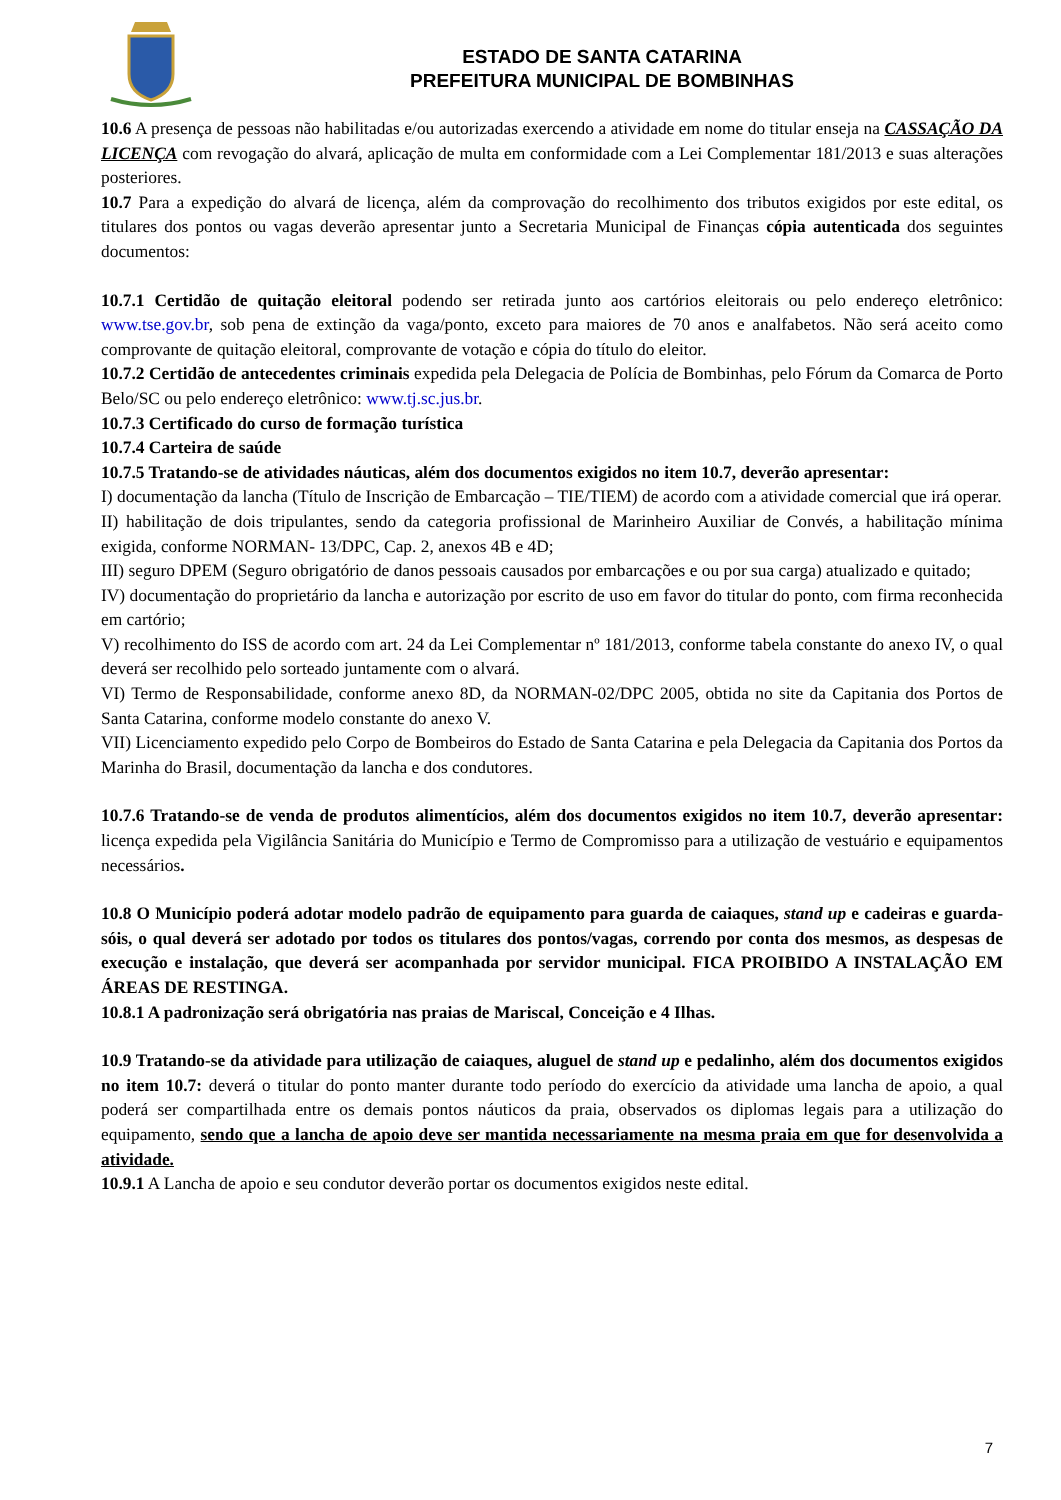ESTADO DE SANTA CATARINA
PREFEITURA MUNICIPAL DE BOMBINHAS
10.6 A presença de pessoas não habilitadas e/ou autorizadas exercendo a atividade em nome do titular enseja na CASSAÇÃO DA LICENÇA com revogação do alvará, aplicação de multa em conformidade com a Lei Complementar 181/2013 e suas alterações posteriores.
10.7 Para a expedição do alvará de licença, além da comprovação do recolhimento dos tributos exigidos por este edital, os titulares dos pontos ou vagas deverão apresentar junto a Secretaria Municipal de Finanças cópia autenticada dos seguintes documentos:
10.7.1 Certidão de quitação eleitoral podendo ser retirada junto aos cartórios eleitorais ou pelo endereço eletrônico: www.tse.gov.br, sob pena de extinção da vaga/ponto, exceto para maiores de 70 anos e analfabetos. Não será aceito como comprovante de quitação eleitoral, comprovante de votação e cópia do título do eleitor.
10.7.2 Certidão de antecedentes criminais expedida pela Delegacia de Polícia de Bombinhas, pelo Fórum da Comarca de Porto Belo/SC ou pelo endereço eletrônico: www.tj.sc.jus.br.
10.7.3 Certificado do curso de formação turística
10.7.4 Carteira de saúde
10.7.5 Tratando-se de atividades náuticas, além dos documentos exigidos no item 10.7, deverão apresentar:
I) documentação da lancha (Título de Inscrição de Embarcação – TIE/TIEM) de acordo com a atividade comercial que irá operar.
II) habilitação de dois tripulantes, sendo da categoria profissional de Marinheiro Auxiliar de Convés, a habilitação mínima exigida, conforme NORMAN- 13/DPC, Cap. 2, anexos 4B e 4D;
III) seguro DPEM (Seguro obrigatório de danos pessoais causados por embarcações e ou por sua carga) atualizado e quitado;
IV) documentação do proprietário da lancha e autorização por escrito de uso em favor do titular do ponto, com firma reconhecida em cartório;
V) recolhimento do ISS de acordo com art. 24 da Lei Complementar nº 181/2013, conforme tabela constante do anexo IV, o qual deverá ser recolhido pelo sorteado juntamente com o alvará.
VI) Termo de Responsabilidade, conforme anexo 8D, da NORMAN-02/DPC 2005, obtida no site da Capitania dos Portos de Santa Catarina, conforme modelo constante do anexo V.
VII) Licenciamento expedido pelo Corpo de Bombeiros do Estado de Santa Catarina e pela Delegacia da Capitania dos Portos da Marinha do Brasil, documentação da lancha e dos condutores.
10.7.6 Tratando-se de venda de produtos alimentícios, além dos documentos exigidos no item 10.7, deverão apresentar: licença expedida pela Vigilância Sanitária do Município e Termo de Compromisso para a utilização de vestuário e equipamentos necessários.
10.8 O Município poderá adotar modelo padrão de equipamento para guarda de caiaques, stand up e cadeiras e guarda-sóis, o qual deverá ser adotado por todos os titulares dos pontos/vagas, correndo por conta dos mesmos, as despesas de execução e instalação, que deverá ser acompanhada por servidor municipal. FICA PROIBIDO A INSTALAÇÃO EM ÁREAS DE RESTINGA.
10.8.1 A padronização será obrigatória nas praias de Mariscal, Conceição e 4 Ilhas.
10.9 Tratando-se da atividade para utilização de caiaques, aluguel de stand up e pedalinho, além dos documentos exigidos no item 10.7: deverá o titular do ponto manter durante todo período do exercício da atividade uma lancha de apoio, a qual poderá ser compartilhada entre os demais pontos náuticos da praia, observados os diplomas legais para a utilização do equipamento, sendo que a lancha de apoio deve ser mantida necessariamente na mesma praia em que for desenvolvida a atividade.
10.9.1 A Lancha de apoio e seu condutor deverão portar os documentos exigidos neste edital.
7